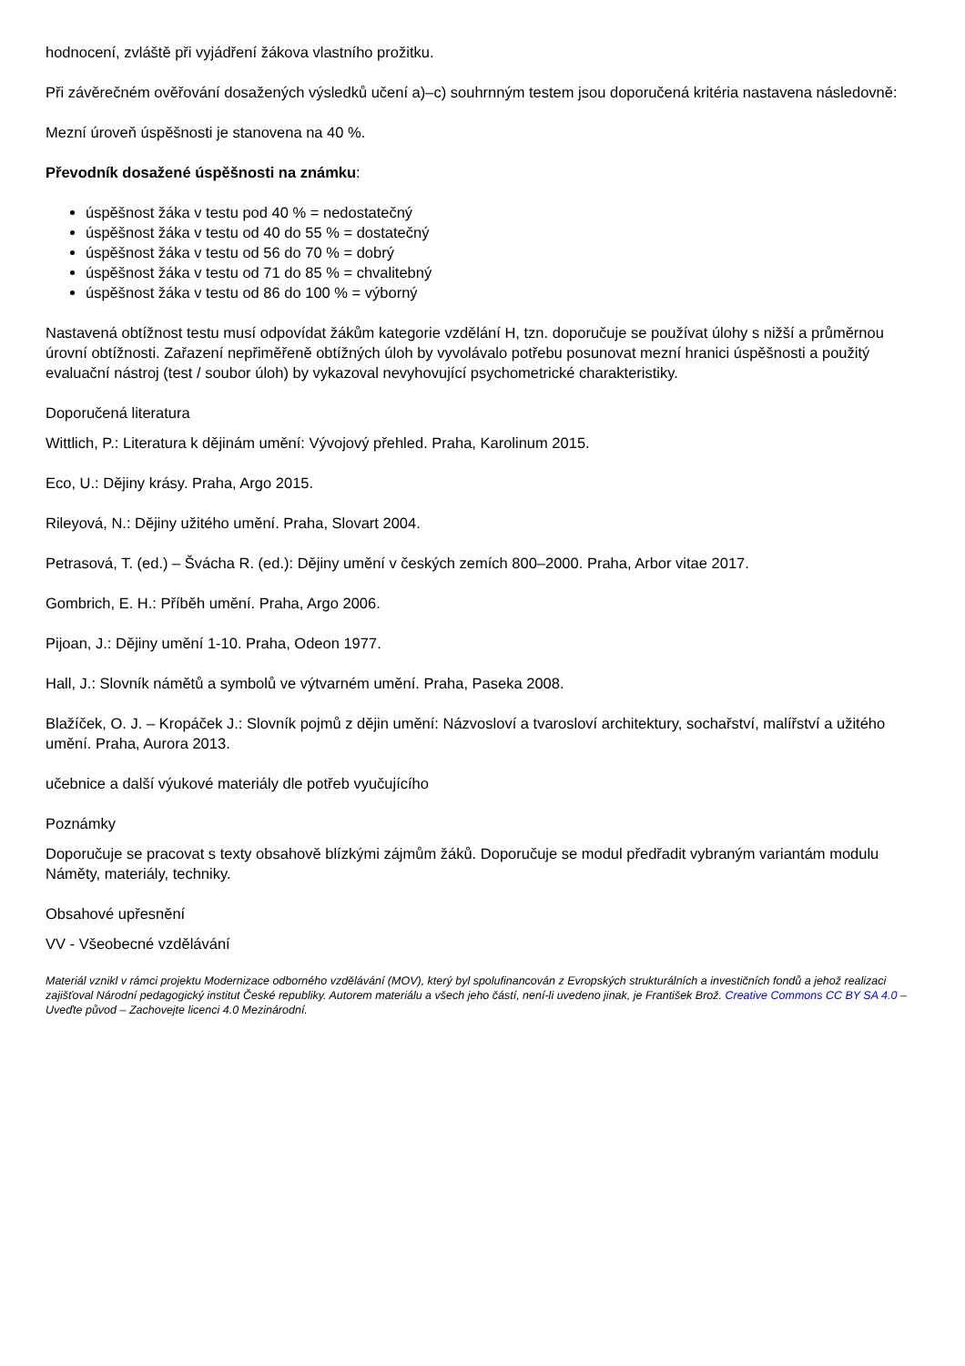hodnocení, zvláště při vyjádření žákova vlastního prožitku.
Při závěrečném ověřování dosažených výsledků učení a)–c) souhrnným testem jsou doporučená kritéria nastavena následovně:
Mezní úroveň úspěšnosti je stanovena na 40 %.
Převodník dosažené úspěšnosti na známku:
úspěšnost žáka v testu pod 40 % = nedostatečný
úspěšnost žáka v testu od 40 do 55 % = dostatečný
úspěšnost žáka v testu od 56 do 70 % = dobrý
úspěšnost žáka v testu od 71 do 85 % = chvalitebný
úspěšnost žáka v testu od 86 do 100 % = výborný
Nastavená obtížnost testu musí odpovídat žákům kategorie vzdělání H, tzn. doporučuje se používat úlohy s nižší a průměrnou úrovní obtížnosti. Zařazení nepřiměřeně obtížných úloh by vyvolávalo potřebu posunovat mezní hranici úspěšnosti a použitý evaluační nástroj (test / soubor úloh) by vykazoval nevyhovující psychometrické charakteristiky.
Doporučená literatura
Wittlich, P.: Literatura k dějinám umění: Vývojový přehled. Praha, Karolinum 2015.
Eco, U.: Dějiny krásy. Praha, Argo 2015.
Rileyová, N.: Dějiny užitého umění. Praha, Slovart 2004.
Petrasová, T. (ed.) – Švácha R. (ed.): Dějiny umění v českých zemích 800–2000. Praha, Arbor vitae 2017.
Gombrich, E. H.: Příběh umění. Praha, Argo 2006.
Pijoan, J.: Dějiny umění 1-10. Praha, Odeon 1977.
Hall, J.: Slovník námětů a symbolů ve výtvarném umění. Praha, Paseka 2008.
Blažíček, O. J. – Kropáček J.: Slovník pojmů z dějin umění: Názvosloví a tvarosloví architektury, sochařství, malířství a užitého umění. Praha, Aurora 2013.
učebnice a další výukové materiály dle potřeb vyučujícího
Poznámky
Doporučuje se pracovat s texty obsahově blízkými zájmům žáků. Doporučuje se modul předřadit vybraným variantám modulu Náměty, materiály, techniky.
Obsahové upřesnění
VV - Všeobecné vzdělávání
Materiál vznikl v rámci projektu Modernizace odborného vzdělávání (MOV), který byl spolufinancován z Evropských strukturálních a investičních fondů a jehož realizaci zajišťoval Národní pedagogický institut České republiky. Autorem materiálu a všech jeho částí, není-li uvedeno jinak, je František Brož. Creative Commons CC BY SA 4.0 – Uveďte původ – Zachovejte licenci 4.0 Mezinárodní.